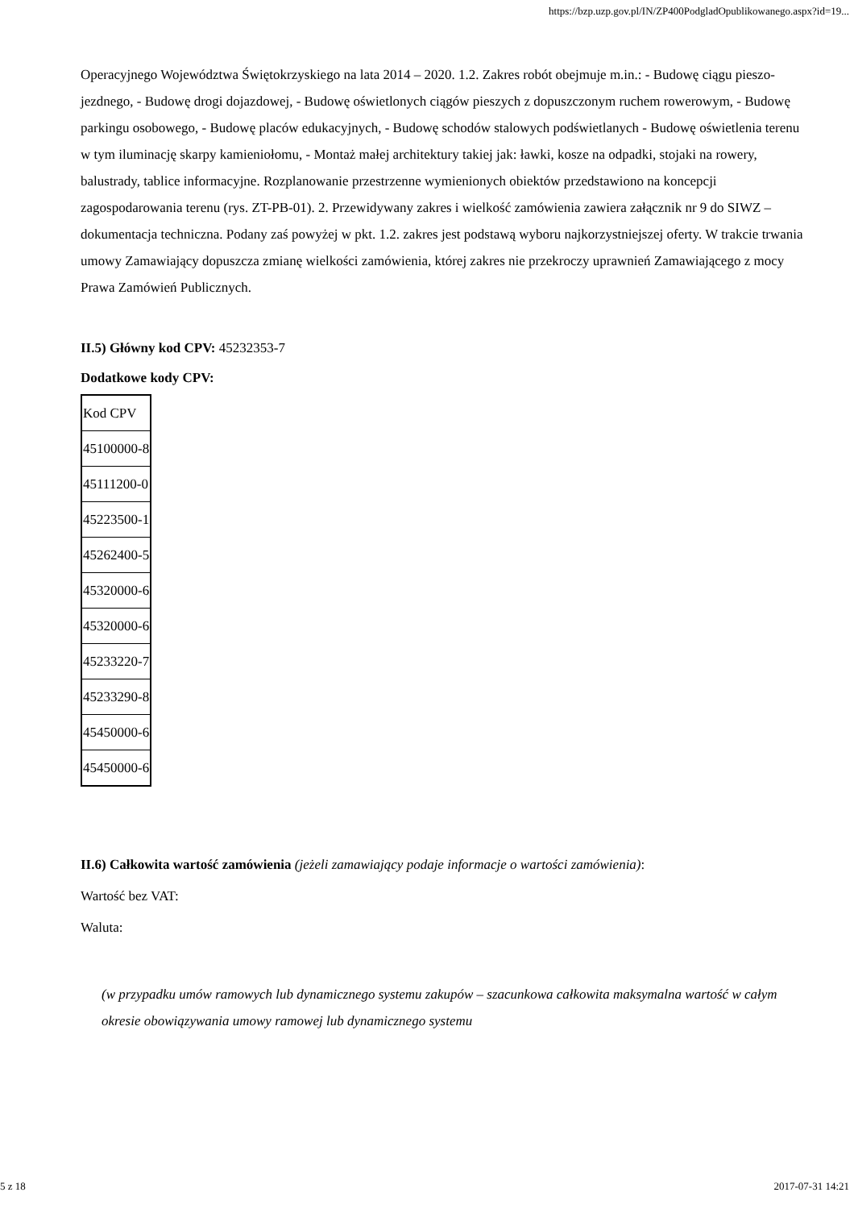https://bzp.uzp.gov.pl/IN/ZP400PodgladOpublikowanego.aspx?id=19...
Operacyjnego Województwa Świętokrzyskiego na lata 2014 – 2020. 1.2. Zakres robót obejmuje m.in.: - Budowę ciągu pieszo-jezdnego, - Budowę drogi dojazdowej, - Budowę oświetlonych ciągów pieszych z dopuszczonym ruchem rowerowym, - Budowę parkingu osobowego, - Budowę placów edukacyjnych, - Budowę schodów stalowych podświetlanych - Budowę oświetlenia terenu w tym iluminację skarpy kamieniołomu, - Montaż małej architektury takiej jak: ławki, kosze na odpadki, stojaki na rowery, balustrady, tablice informacyjne. Rozplanowanie przestrzenne wymienionych obiektów przedstawiono na koncepcji zagospodarowania terenu (rys. ZT-PB-01). 2. Przewidywany zakres i wielkość zamówienia zawiera załącznik nr 9 do SIWZ – dokumentacja techniczna. Podany zaś powyżej w pkt. 1.2. zakres jest podstawą wyboru najkorzystniejszej oferty. W trakcie trwania umowy Zamawiający dopuszcza zmianę wielkości zamówienia, której zakres nie przekroczy uprawnień Zamawiającego z mocy Prawa Zamówień Publicznych.
II.5) Główny kod CPV: 45232353-7
Dodatkowe kody CPV:
| Kod CPV |
| 45100000-8 |
| 45111200-0 |
| 45223500-1 |
| 45262400-5 |
| 45320000-6 |
| 45320000-6 |
| 45233220-7 |
| 45233290-8 |
| 45450000-6 |
| 45450000-6 |
II.6) Całkowita wartość zamówienia (jeżeli zamawiający podaje informacje o wartości zamówienia):
Wartość bez VAT:
Waluta:
(w przypadku umów ramowych lub dynamicznego systemu zakupów – szacunkowa całkowita maksymalna wartość w całym okresie obowiązywania umowy ramowej lub dynamicznego systemu
5 z 18 2017-07-31 14:21